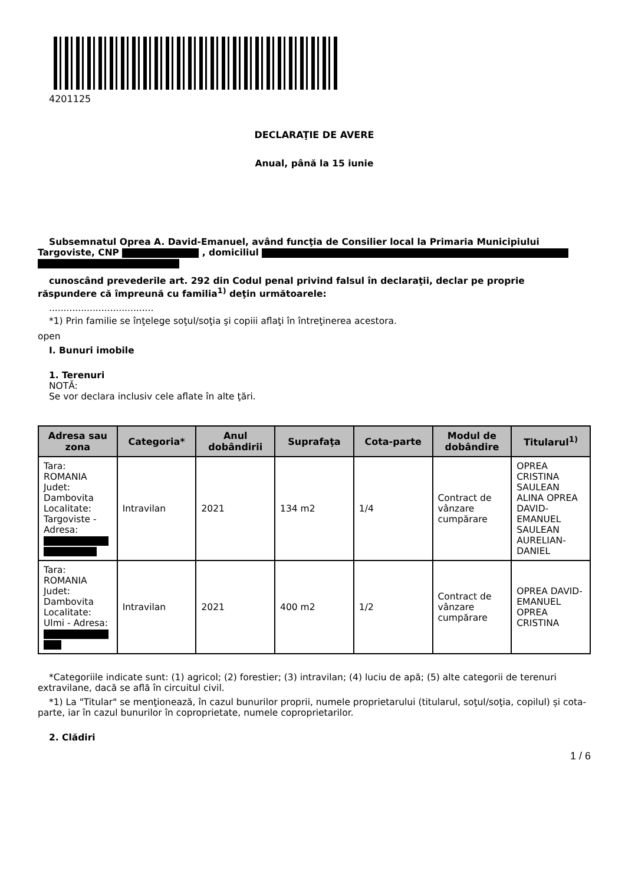4201125
DECLARAŢIE DE AVERE
Anual, până la 15 iunie
Subsemnatul Oprea A. David-Emanuel, având funcţia de Consilier local la Primaria Municipiului Targoviste, CNP , domiciliul
cunoscând prevederile art. 292 din Codul penal privind falsul în declaraţii, declar pe proprie
răspundere că împreună cu familia<sup>1)</sup> deţin următoarele:
....................................
*1) Prin familie se înţelege soţul/soţia şi copiii aflaţi în întreţinerea acestora.
open
I. Bunuri imobile
1. Terenuri
NOTĂ:
Se vor declara inclusiv cele aflate în alte ţări.
| Adresa sau zona | Categoria* | Anul dobândirii | Suprafaţa | Cota-parte | Modul de dobândire | Titularul<sup>1)</sup> |
| --- | --- | --- | --- | --- | --- | --- |
| Tara: ROMANIA Judet: Dambovita Localitate: Targoviste - Adresa: | Intravilan | 2021 | 134 m2 | 1/4 | Contract de vânzare cumpărare | OPREA CRISTINA SAULEAN ALINA OPREA DAVID-EMANUEL SAULEAN AURELIAN-DANIEL |
| Tara: ROMANIA Judet: Dambovita Localitate: Ulmi - Adresa: | Intravilan | 2021 | 400 m2 | 1/2 | Contract de vânzare cumpărare | OPREA DAVID-EMANUEL OPREA CRISTINA |
*Categoriile indicate sunt: (1) agricol; (2) forestier; (3) intravilan; (4) luciu de apă; (5) alte categorii de terenuri extravilane, dacă se află în circuitul civil.
*1) La "Titular" se menţionează, în cazul bunurilor proprii, numele proprietarului (titularul, soţul/soţia, copilul) și cota-parte, iar în cazul bunurilor în coproprietate, numele coproprietarilor.
2. Clădiri
1 / 6